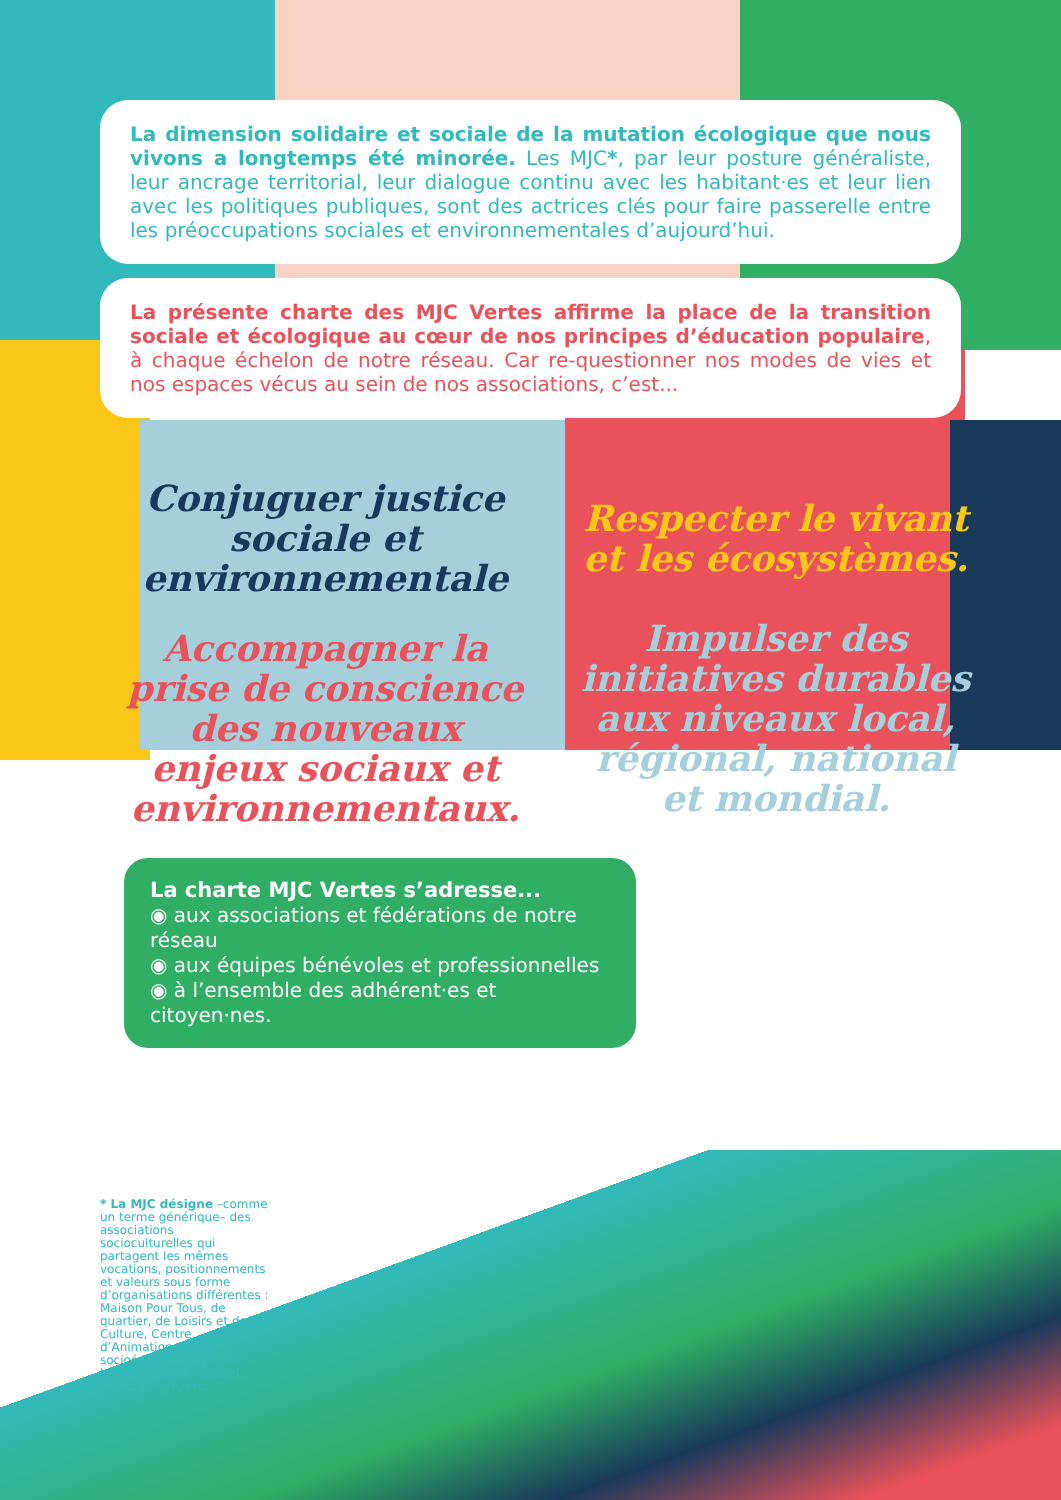La dimension solidaire et sociale de la mutation écologique que nous vivons a longtemps été minorée. Les MJC*, par leur posture généraliste, leur ancrage territorial, leur dialogue continu avec les habitant·es et leur lien avec les politiques publiques, sont des actrices clés pour faire passerelle entre les préoccupations sociales et environnementales d’aujourd’hui.
La présente charte des MJC Vertes affirme la place de la transition sociale et écologique au cœur de nos principes d’éducation populaire, à chaque échelon de notre réseau. Car re-questionner nos modes de vies et nos espaces vécus au sein de nos associations, c’est...
Conjuguer justice sociale et environnementale
Accompagner la prise de conscience des nouveaux enjeux sociaux et environnementaux.
Respecter le vivant et les écosystèmes.
Impulser des initiatives durables aux niveaux local, régional, national et mondial.
La charte MJC Vertes s’adresse...
◉ aux associations et fédérations de notre réseau
◉ aux équipes bénévoles et professionnelles
◉ à l’ensemble des adhérent·es et citoyen·nes.
* La MJC désigne –comme un terme générique– des associations socioculturelles qui partagent les mêmes vocations, positionnements et valeurs sous forme d’organisations différentes : Maison Pour Tous, de quartier, de Loisirs et de la Culture, Centre d’Animation, rural, socioéducatif, Foyer de Jeunes, Espace culturel, OCAL, Forum, etc.